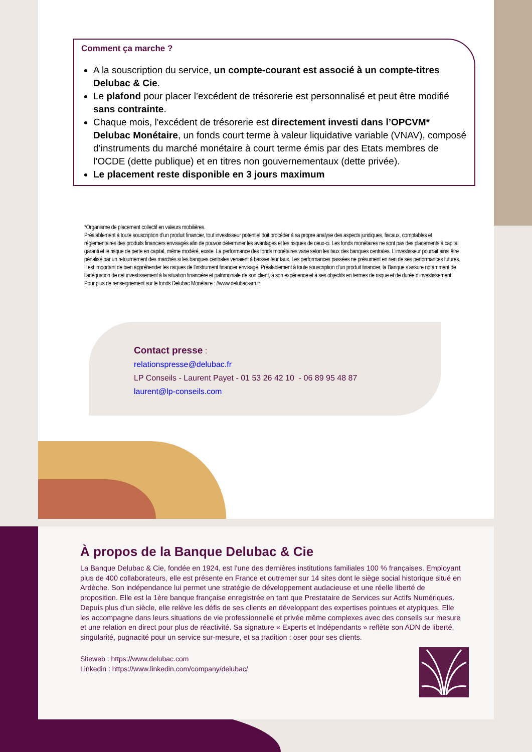Comment ça marche ?
A la souscription du service, un compte-courant est associé à un compte-titres Delubac & Cie.
Le plafond pour placer l’excédent de trésorerie est personnalisé et peut être modifié sans contrainte.
Chaque mois, l'excédent de trésorerie est directement investi dans l’OPCVM* Delubac Monétaire, un fonds court terme à valeur liquidative variable (VNAV), composé d’instruments du marché monétaire à court terme émis par des Etats membres de l’OCDE (dette publique) et en titres non gouvernementaux (dette privée).
Le placement reste disponible en 3 jours maximum
*Organisme de placement collectif en valeurs mobilières.
Préalablement à toute souscription d’un produit financier, tout investisseur potentiel doit procéder à sa propre analyse des aspects juridiques, fiscaux, comptables et réglementaires des produits financiers envisagés afin de pouvoir déterminer les avantages et les risques de ceux-ci. Les fonds monétaires ne sont pas des placements à capital garanti et le risque de perte en capital, même modéré, existe. La performance des fonds monétaires varie selon les taux des banques centrales. L’investisseur pourrait ainsi être pénalisé par un retournement des marchés si les banques centrales venaient à baisser leur taux. Les performances passées ne présument en rien de ses performances futures. Il est important de bien appréhender les risques de l’instrument financier envisagé. Préalablement à toute souscription d’un produit financier, la Banque s’assure notamment de l’adéquation de cet investissement à la situation financière et patrimoniale de son client, à son expérience et à ses objectifs en termes de risque et de durée d’investissement. Pour plus de renseignement sur le fonds Delubac Monétaire : //www.delubac-am.fr
Contact presse :
relationspresse@delubac.fr
LP Conseils - Laurent Payet - 01 53 26 42 10 - 06 89 95 48 87
laurent@lp-conseils.com
À propos de la Banque Delubac & Cie
La Banque Delubac & Cie, fondée en 1924, est l’une des dernières institutions familiales 100 % françaises. Employant plus de 400 collaborateurs, elle est présente en France et outremer sur 14 sites dont le siège social historique situé en Ardèche. Son indépendance lui permet une stratégie de développement audacieuse et une réelle liberté de proposition. Elle est la 1ère banque française enregistrée en tant que Prestataire de Services sur Actifs Numériques. Depuis plus d’un siècle, elle relève les défis de ses clients en développant des expertises pointues et atypiques. Elle les accompagne dans leurs situations de vie professionnelle et privée même complexes avec des conseils sur mesure et une relation en direct pour plus de réactivité. Sa signature « Experts et Indépendants » reflète son ADN de liberté, singularité, pugnacité pour un service sur-mesure, et sa tradition : oser pour ses clients.
Siteweb : https://www.delubac.com
Linkedin : https://www.linkedin.com/company/delubac/